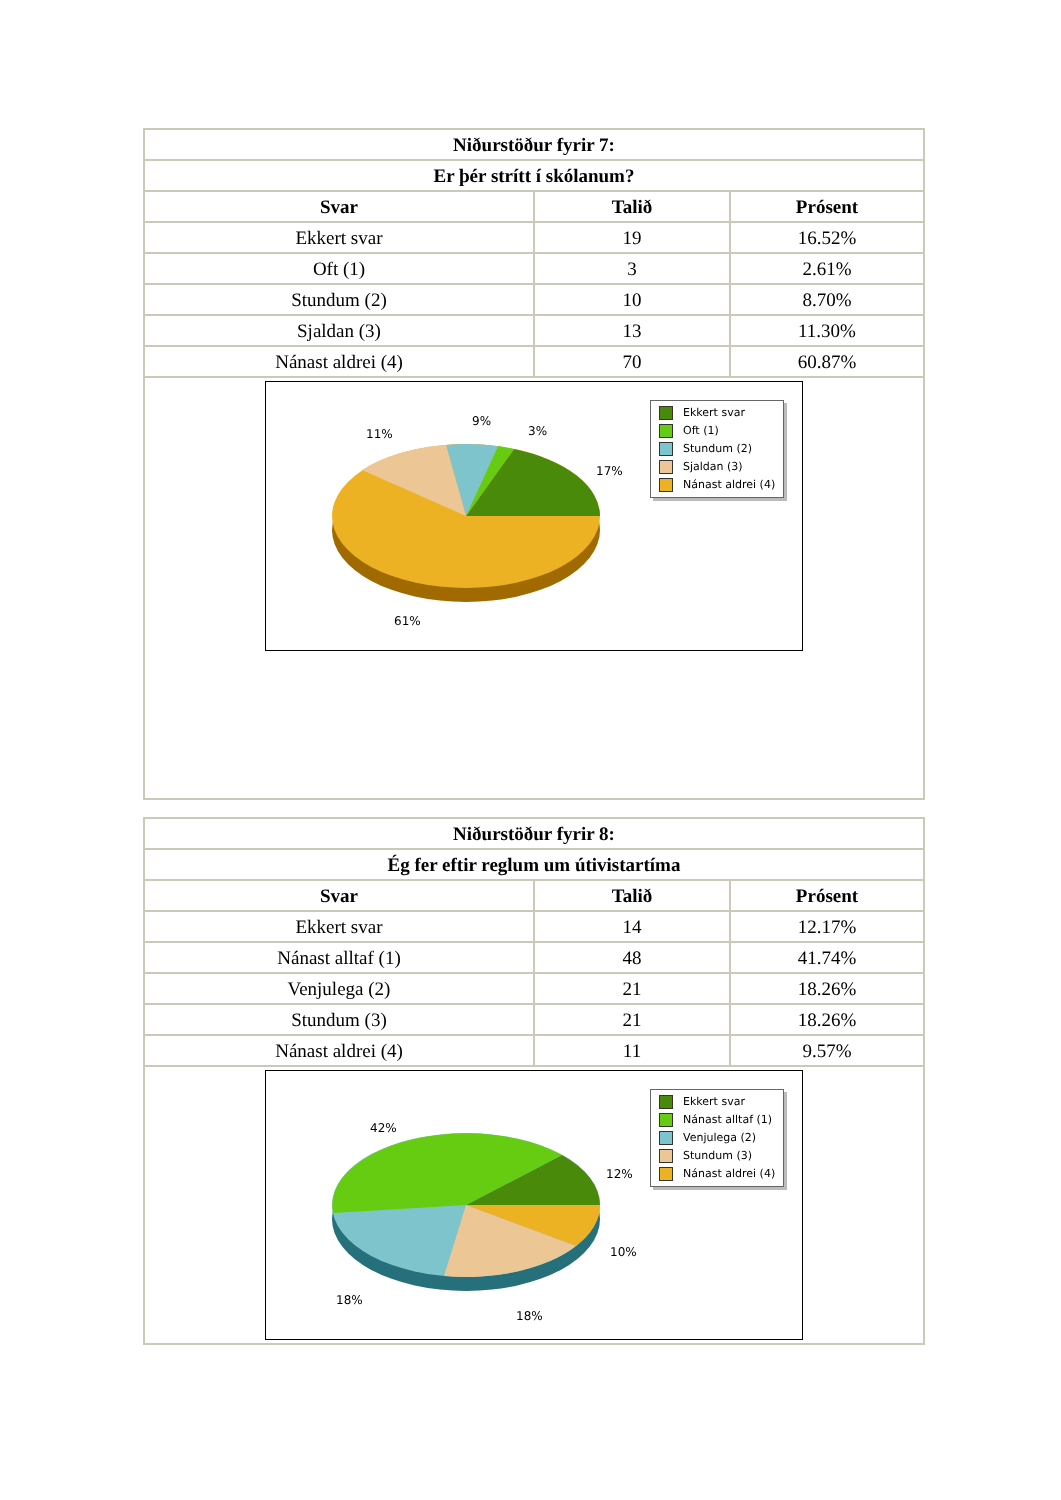| Niðurstöður fyrir 7: | | |
| --- | --- | --- |
| Er þér strítt í skólanum? | | |
| Svar | Talið | Prósent |
| Ekkert svar | 19 | 16.52% |
| Oft (1) | 3 | 2.61% |
| Stundum (2) | 10 | 8.70% |
| Sjaldan (3) | 13 | 11.30% |
| Nánast aldrei (4) | 70 | 60.87% |
| 11% 9% 3% 17% 61% Ekkert svar Oft (1) Stundum (2) Sjaldan (3) Nánast aldrei (4) | | |
| Niðurstöður fyrir 8: | | |
| --- | --- | --- |
| Ég fer eftir reglum um útivistartíma | | |
| Svar | Talið | Prósent |
| Ekkert svar | 14 | 12.17% |
| Nánast alltaf (1) | 48 | 41.74% |
| Venjulega (2) | 21 | 18.26% |
| Stundum (3) | 21 | 18.26% |
| Nánast aldrei (4) | 11 | 9.57% |
| 42% 12% 10% 18% 18% Ekkert svar Nánast alltaf (1) Venjulega (2) Stundum (3) Nánast aldrei (4) | | |